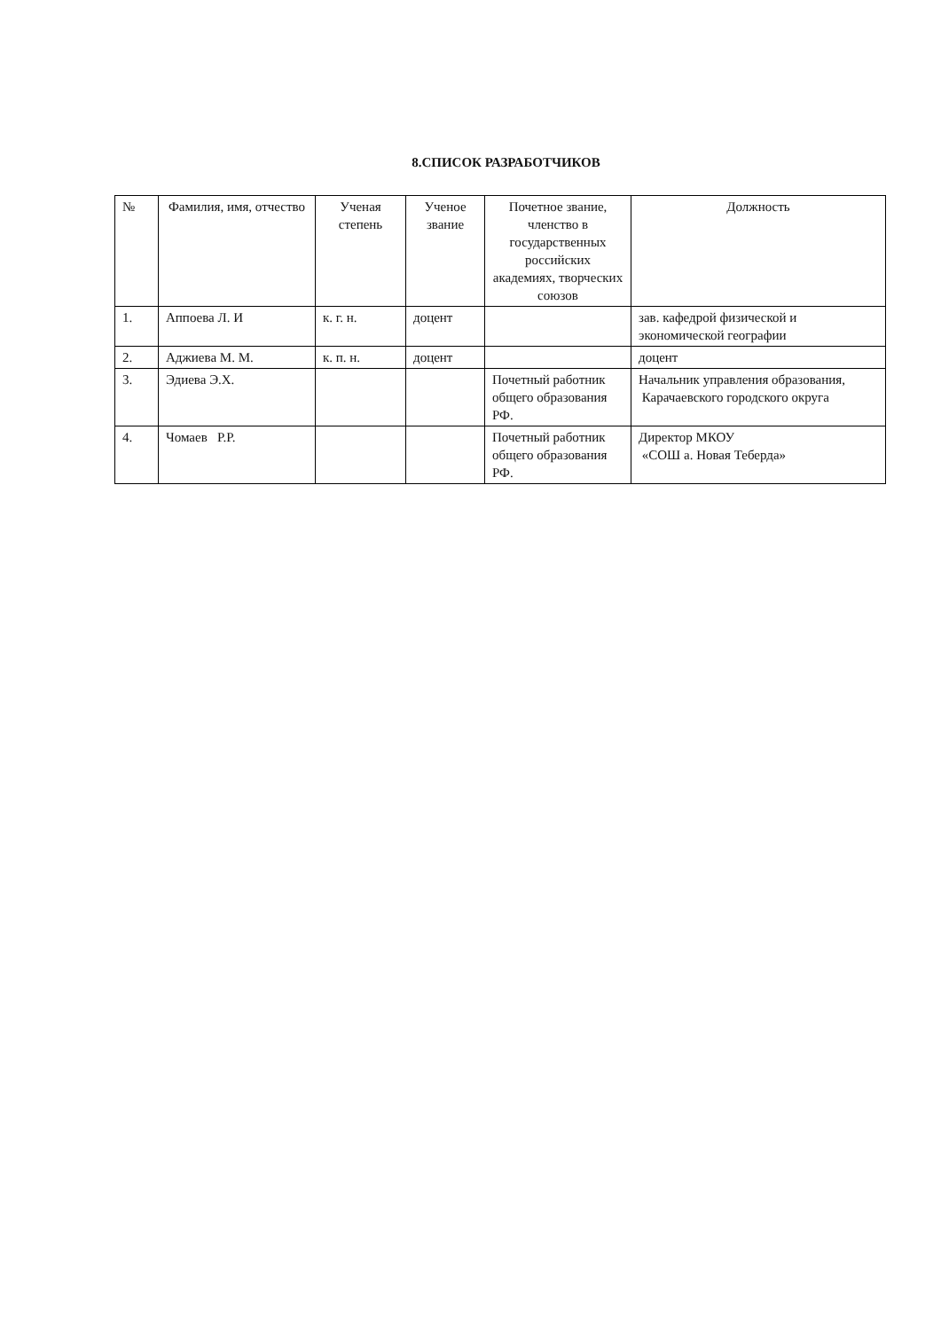8.СПИСОК РАЗРАБОТЧИКОВ
| № | Фамилия, имя, отчество | Ученая степень | Ученое звание | Почетное звание, членство в государственных российских академиях, творческих союзов | Должность |
| --- | --- | --- | --- | --- | --- |
| 1. | Аппоева Л. И | к. г. н. | доцент | | зав. кафедрой физической и экономической географии |
| 2. | Аджиева М. М. | к. п. н. | доцент | | доцент |
| 3. | Эдиева Э.Х. | | | Почетный работник общего образования РФ. | Начальник управления образования, Карачаевского городского округа |
| 4. | Чомаев Р.Р. | | | Почетный работник общего образования РФ. | Директор МКОУ «СОШ а. Новая Теберда» |